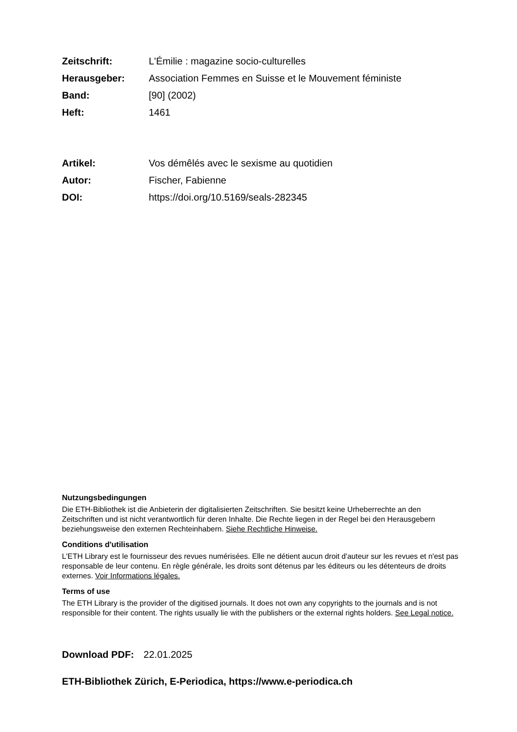Zeitschrift: L'Émilie : magazine socio-culturelles
Herausgeber: Association Femmes en Suisse et le Mouvement féministe
Band: [90] (2002)
Heft: 1461
Artikel: Vos démêlés avec le sexisme au quotidien
Autor: Fischer, Fabienne
DOI: https://doi.org/10.5169/seals-282345
Nutzungsbedingungen
Die ETH-Bibliothek ist die Anbieterin der digitalisierten Zeitschriften. Sie besitzt keine Urheberrechte an den Zeitschriften und ist nicht verantwortlich für deren Inhalte. Die Rechte liegen in der Regel bei den Herausgebern beziehungsweise den externen Rechteinhabern. Siehe Rechtliche Hinweise.
Conditions d'utilisation
L'ETH Library est le fournisseur des revues numérisées. Elle ne détient aucun droit d'auteur sur les revues et n'est pas responsable de leur contenu. En règle générale, les droits sont détenus par les éditeurs ou les détenteurs de droits externes. Voir Informations légales.
Terms of use
The ETH Library is the provider of the digitised journals. It does not own any copyrights to the journals and is not responsible for their content. The rights usually lie with the publishers or the external rights holders. See Legal notice.
Download PDF: 22.01.2025
ETH-Bibliothek Zürich, E-Periodica, https://www.e-periodica.ch